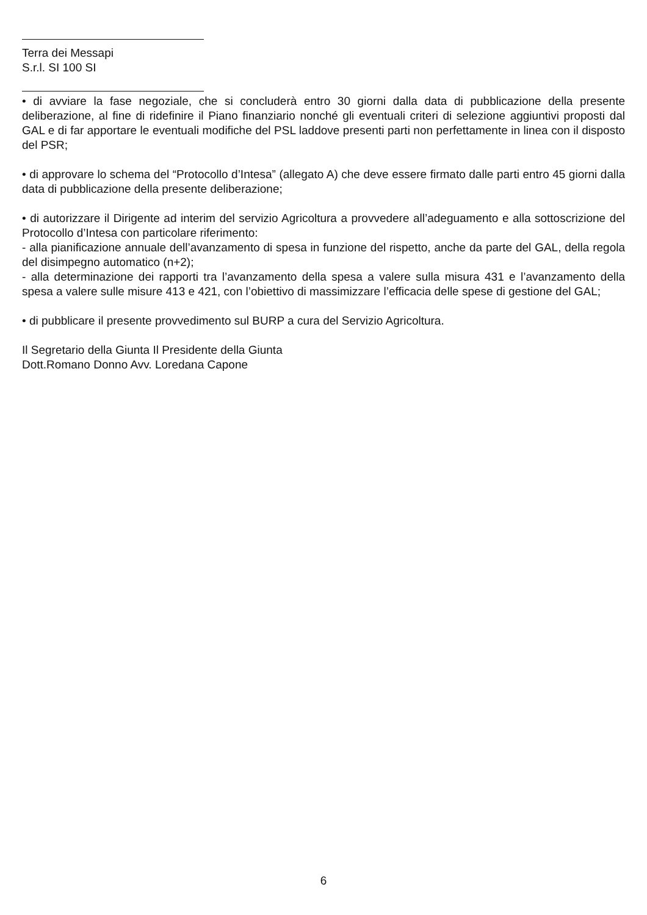Terra dei Messapi
S.r.l. SI 100 SI
• di avviare la fase negoziale, che si concluderà entro 30 giorni dalla data di pubblicazione della presente deliberazione, al fine di ridefinire il Piano finanziario nonché gli eventuali criteri di selezione aggiuntivi proposti dal GAL e di far apportare le eventuali modifiche del PSL laddove presenti parti non perfettamente in linea con il disposto del PSR;
• di approvare lo schema del “Protocollo d’Intesa” (allegato A) che deve essere firmato dalle parti entro 45 giorni dalla data di pubblicazione della presente deliberazione;
• di autorizzare il Dirigente ad interim del servizio Agricoltura a provvedere all’adeguamento e alla sottoscrizione del Protocollo d’Intesa con particolare riferimento:
- alla pianificazione annuale dell’avanzamento di spesa in funzione del rispetto, anche da parte del GAL, della regola del disimpegno automatico (n+2);
- alla determinazione dei rapporti tra l’avanzamento della spesa a valere sulla misura 431 e l’avanzamento della spesa a valere sulle misure 413 e 421, con l’obiettivo di massimizzare l’efficacia delle spese di gestione del GAL;
• di pubblicare il presente provvedimento sul BURP a cura del Servizio Agricoltura.
Il Segretario della Giunta Il Presidente della Giunta
Dott.Romano Donno Avv. Loredana Capone
6